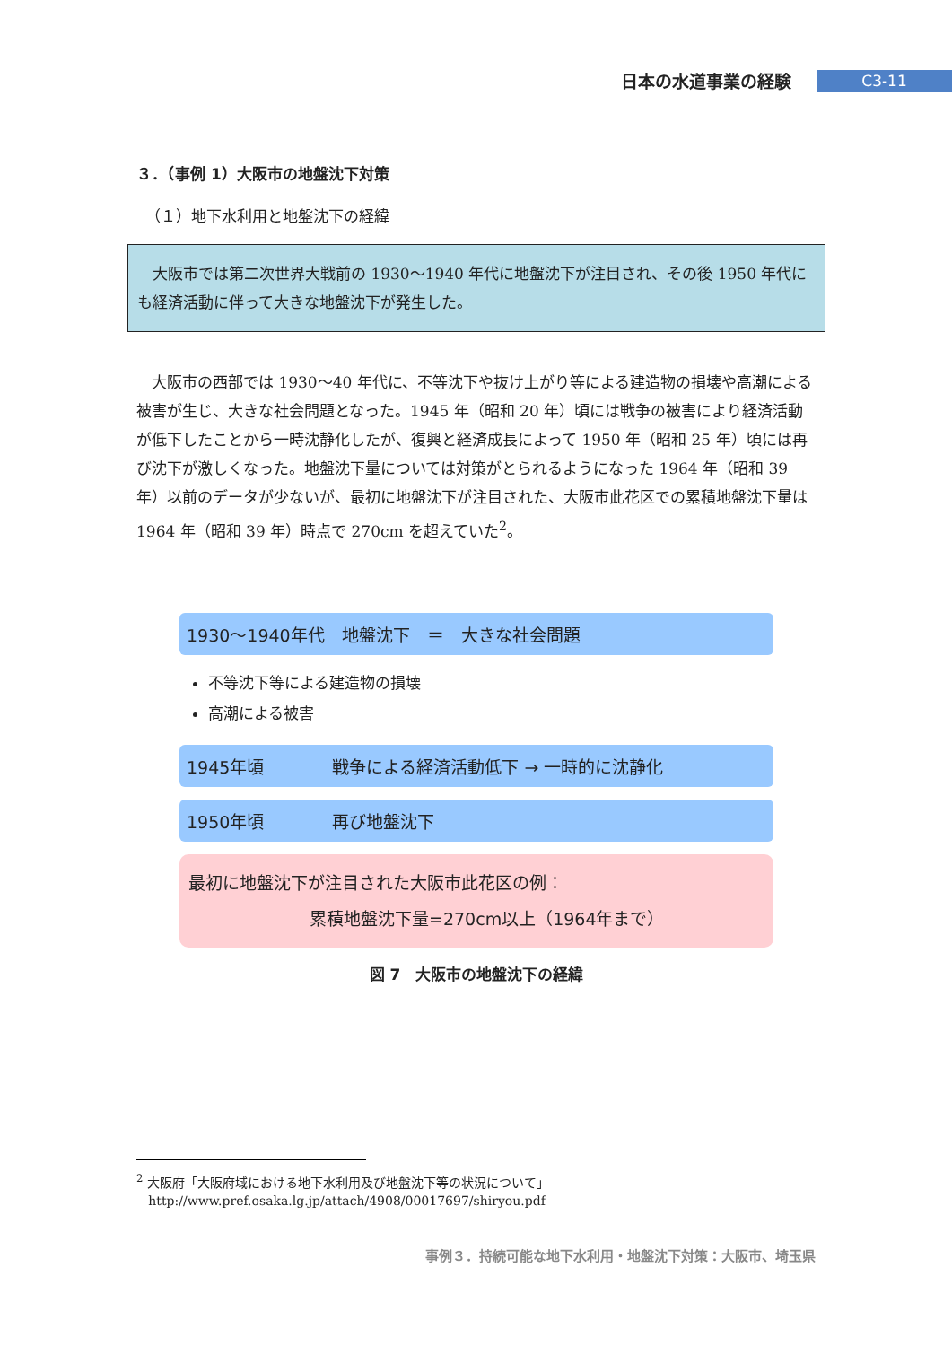日本の水道事業の経験 C3-11
３．（事例 1）大阪市の地盤沈下対策
（１）地下水利用と地盤沈下の経緯
大阪市では第二次世界大戦前の 1930～1940 年代に地盤沈下が注目され、その後 1950 年代にも経済活動に伴って大きな地盤沈下が発生した。
大阪市の西部では 1930～40 年代に、不等沈下や抜け上がり等による建造物の損壊や高潮による被害が生じ、大きな社会問題となった。1945 年（昭和 20 年）頃には戦争の被害により経済活動が低下したことから一時沈静化したが、復興と経済成長によって 1950 年（昭和 25 年）頃には再び沈下が激しくなった。地盤沈下量については対策がとられるようになった 1964 年（昭和 39 年）以前のデータが少ないが、最初に地盤沈下が注目された、大阪市此花区での累積地盤沈下量は 1964 年（昭和 39 年）時点で 270cm を超えていた<sup>2</sup>。
1930～1940年代　地盤沈下　＝　大きな社会問題
不等沈下等による建造物の損壊
高潮による被害
1945年頃　　　　戦争による経済活動低下 → 一時的に沈静化
1950年頃　　　　再び地盤沈下
最初に地盤沈下が注目された大阪市此花区の例：
累積地盤沈下量=270cm以上（1964年まで）
図 7　大阪市の地盤沈下の経緯
<sup>2</sup> 大阪府「大阪府域における地下水利用及び地盤沈下等の状況について」
http://www.pref.osaka.lg.jp/attach/4908/00017697/shiryou.pdf
事例３．持続可能な地下水利用・地盤沈下対策：大阪市、埼玉県